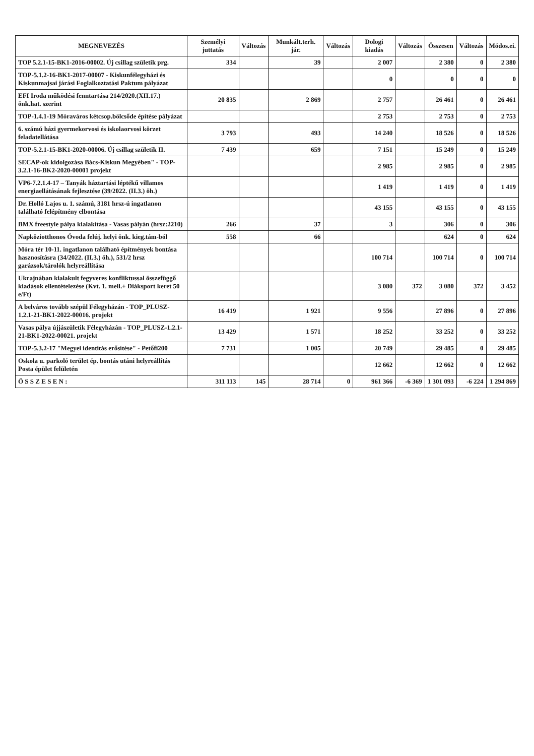| MEGNEVEZÉS | Személyi juttatás | Változás | Munkált.terh. jár. | Változás | Dologi kiadás | Változás | Összesen | Változás | Módos.ei. |
| --- | --- | --- | --- | --- | --- | --- | --- | --- | --- |
| TOP 5.2.1-15-BK1-2016-00002. Új csillag születik prg. | 334 | | 39 | | 2 007 | | 2 380 | 0 | 2 380 |
| TOP-5.1.2-16-BK1-2017-00007 - Kiskunfélegyházi és Kiskunmajsai járási Foglalkoztatási Paktum pályázat | | | | | 0 | | 0 | 0 | 0 |
| EFI Iroda működési fenntartása 214/2020.(XII.17.) önk.hat. szerint | 20 835 | | 2 869 | | 2 757 | | 26 461 | 0 | 26 461 |
| TOP-1.4.1-19 Móraváros kétcsop.bölcsőde építése pályázat | | | | | 2 753 | | 2 753 | 0 | 2 753 |
| 6. számú házi gyermekorvosi és iskolaorvosi körzet feladatellátása | 3 793 | | 493 | | 14 240 | | 18 526 | 0 | 18 526 |
| TOP-5.2.1-15-BK1-2020-00006. Új csillag születik II. | 7 439 | | 659 | | 7 151 | | 15 249 | 0 | 15 249 |
| SECAP-ok kidolgozása Bács-Kiskun Megyében" - TOP-3.2.1-16-BK2-2020-00001 projekt | | | | | 2 985 | | 2 985 | 0 | 2 985 |
| VP6-7.2.1.4-17 – Tanyák háztartási léptékű villamos energiaellátásának fejlesztése (39/2022. (II.3.) öh.) | | | | | 1 419 | | 1 419 | 0 | 1 419 |
| Dr. Holló Lajos u. 1. számú, 3181 hrsz-ú ingatlanon található felépítmény elbontása | | | | | 43 155 | | 43 155 | 0 | 43 155 |
| BMX freestyle pálya kialakítása - Vasas pályán (hrsz:2210) | 266 | | 37 | | 3 | | 306 | 0 | 306 |
| Napköziotthonos Óvoda felúj. helyi önk. kieg.tám-ból | 558 | | 66 | | | | 624 | 0 | 624 |
| Móra tér 10-11. ingatlanon található építmények bontása hasznosításra (34/2022. (II.3.) öh.), 531/2 hrsz garázsok/tárolók helyreállítása | | | | | 100 714 | | 100 714 | 0 | 100 714 |
| Ukrajnában kialakult fegyveres konfliktussal összefüggő kiadások ellentételezése (Kvt. 1. mell.+ Diáksport keret 50 e/Ft) | | | | | 3 080 | 372 | 3 080 | 372 | 3 452 |
| A belváros tovább szépül Félegyházán - TOP_PLUSZ-1.2.1-21-BK1-2022-00016. projekt | 16 419 | | 1 921 | | 9 556 | | 27 896 | 0 | 27 896 |
| Vasas pálya újjászületik Félegyházán - TOP_PLUSZ-1.2.1-21-BK1-2022-00021. projekt | 13 429 | | 1 571 | | 18 252 | | 33 252 | 0 | 33 252 |
| TOP-5.3.2-17 "Megyei identitás erősítése" - Petőfi200 | 7 731 | | 1 005 | | 20 749 | | 29 485 | 0 | 29 485 |
| Oskola u. parkoló terület ép. bontás utáni helyreállítás Posta épület felületén | | | | | 12 662 | | 12 662 | 0 | 12 662 |
| Ö S S Z E S E N : | 311 113 | 145 | 28 714 | 0 | 961 366 | -6 369 | 1 301 093 | -6 224 | 1 294 869 |